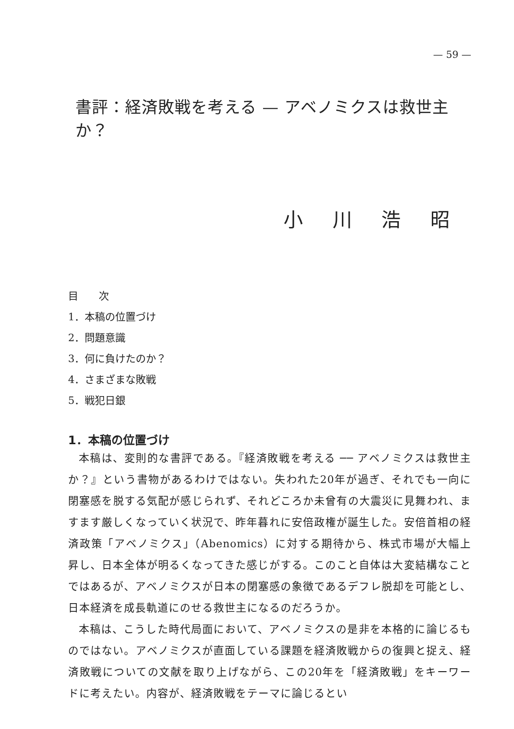— 59 —
書評：経済敗戦を考える — アベノミクスは救世主か？
小 川 浩 昭
目　　次
1．本稿の位置づけ
2．問題意識
3．何に負けたのか？
4．さまざまな敗戦
5．戦犯日銀
1．本稿の位置づけ
本稿は、変則的な書評である。『経済敗戦を考える ── アベノミクスは救世主か？』という書物があるわけではない。失われた20年が過ぎ、それでも一向に閉塞感を脱する気配が感じられず、それどころか未曾有の大震災に見舞われ、ますます厳しくなっていく状況で、昨年暮れに安倍政権が誕生した。安倍首相の経済政策「アベノミクス」（Abenomics）に対する期待から、株式市場が大幅上昇し、日本全体が明るくなってきた感じがする。このこと自体は大変結構なことではあるが、アベノミクスが日本の閉塞感の象徴であるデフレ脱却を可能とし、日本経済を成長軌道にのせる救世主になるのだろうか。
本稿は、こうした時代局面において、アベノミクスの是非を本格的に論じるものではない。アベノミクスが直面している課題を経済敗戦からの復興と捉え、経済敗戦についての文献を取り上げながら、この20年を「経済敗戦」をキーワードに考えたい。内容が、経済敗戦をテーマに論じるとい